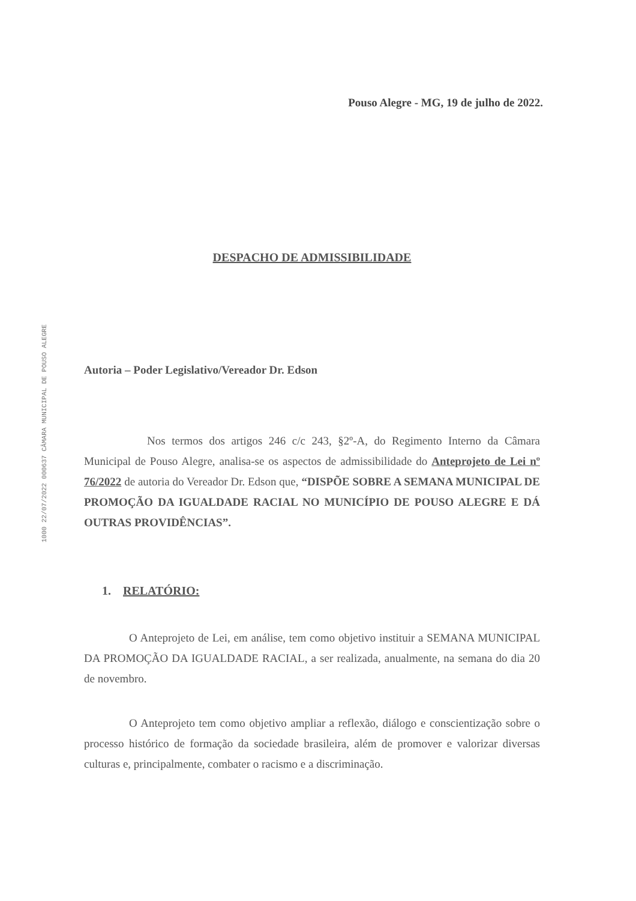1000 22/07/2022 000637 CÂMARA MUNICIPAL DE POUSO ALEGRE
Pouso Alegre - MG, 19 de julho de 2022.
DESPACHO DE ADMISSIBILIDADE
Autoria – Poder Legislativo/Vereador Dr. Edson
Nos termos dos artigos 246 c/c 243, §2º-A, do Regimento Interno da Câmara Municipal de Pouso Alegre, analisa-se os aspectos de admissibilidade do Anteprojeto de Lei nº 76/2022 de autoria do Vereador Dr. Edson que, “DISPÕE SOBRE A SEMANA MUNICIPAL DE PROMOÇÃO DA IGUALDADE RACIAL NO MUNICÍPIO DE POUSO ALEGRE E DÁ OUTRAS PROVIDÊNCIAS”.
1. RELATÓRIO:
O Anteprojeto de Lei, em análise, tem como objetivo instituir a SEMANA MUNICIPAL DA PROMOÇÃO DA IGUALDADE RACIAL, a ser realizada, anualmente, na semana do dia 20 de novembro.
O Anteprojeto tem como objetivo ampliar a reflexão, diálogo e conscientização sobre o processo histórico de formação da sociedade brasileira, além de promover e valorizar diversas culturas e, principalmente, combater o racismo e a discriminação.